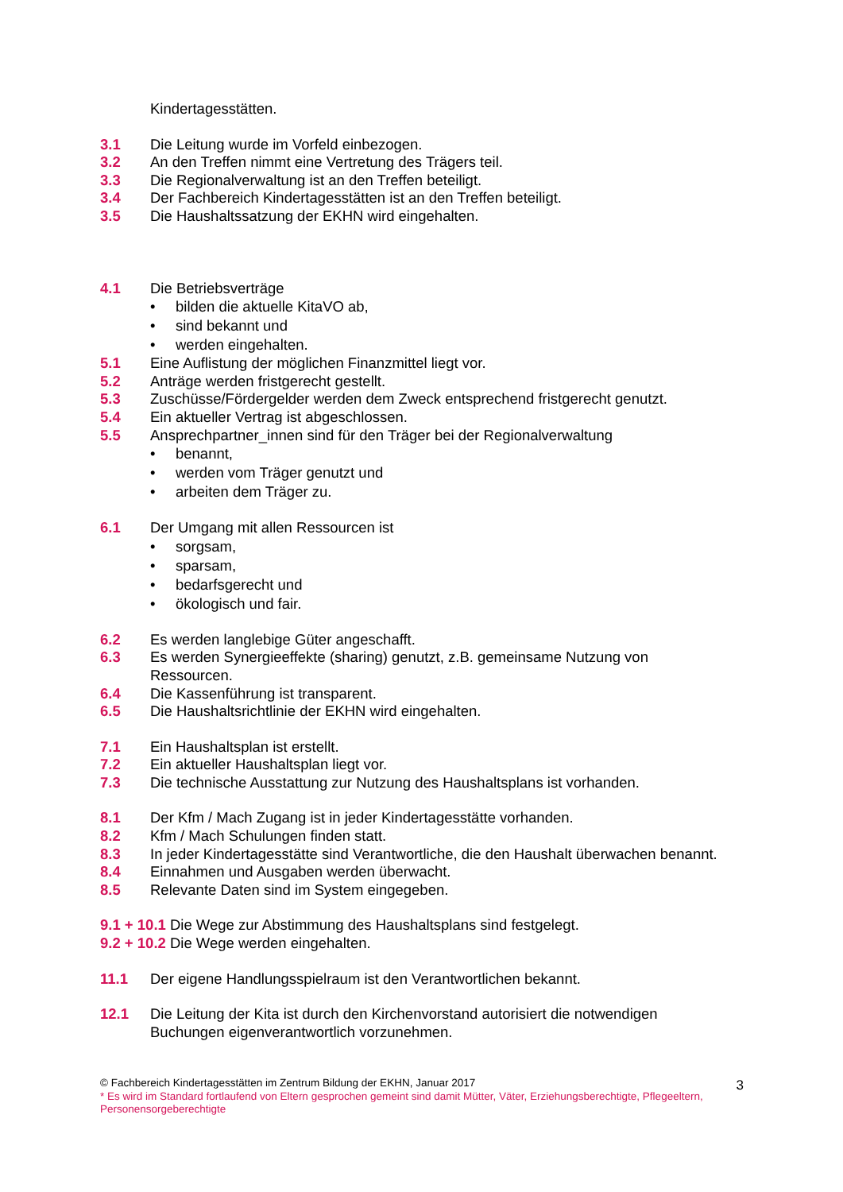Kindertagesstätten.
3.1 Die Leitung wurde im Vorfeld einbezogen.
3.2 An den Treffen nimmt eine Vertretung des Trägers teil.
3.3 Die Regionalverwaltung ist an den Treffen beteiligt.
3.4 Der Fachbereich Kindertagesstätten ist an den Treffen beteiligt.
3.5 Die Haushaltssatzung der EKHN wird eingehalten.
4.1 Die Betriebsverträge
• bilden die aktuelle KitaVO ab,
• sind bekannt und
• werden eingehalten.
5.1 Eine Auflistung der möglichen Finanzmittel liegt vor.
5.2 Anträge werden fristgerecht gestellt.
5.3 Zuschüsse/Fördergelder werden dem Zweck entsprechend fristgerecht genutzt.
5.4 Ein aktueller Vertrag ist abgeschlossen.
5.5 Ansprechpartner_innen sind für den Träger bei der Regionalverwaltung
• benannt,
• werden vom Träger genutzt und
• arbeiten dem Träger zu.
6.1 Der Umgang mit allen Ressourcen ist
• sorgsam,
• sparsam,
• bedarfsgerecht und
• ökologisch und fair.
6.2 Es werden langlebige Güter angeschafft.
6.3 Es werden Synergieeffekte (sharing) genutzt, z.B. gemeinsame Nutzung von Ressourcen.
6.4 Die Kassenführung ist transparent.
6.5 Die Haushaltsrichtlinie der EKHN wird eingehalten.
7.1 Ein Haushaltsplan ist erstellt.
7.2 Ein aktueller Haushaltsplan liegt vor.
7.3 Die technische Ausstattung zur Nutzung des Haushaltsplans ist vorhanden.
8.1 Der Kfm / Mach Zugang ist in jeder Kindertagesstätte vorhanden.
8.2 Kfm / Mach Schulungen finden statt.
8.3 In jeder Kindertagesstätte sind Verantwortliche, die den Haushalt überwachen benannt.
8.4 Einnahmen und Ausgaben werden überwacht.
8.5 Relevante Daten sind im System eingegeben.
9.1 + 10.1 Die Wege zur Abstimmung des Haushaltsplans sind festgelegt.
9.2 + 10.2 Die Wege werden eingehalten.
11.1 Der eigene Handlungsspielraum ist den Verantwortlichen bekannt.
12.1 Die Leitung der Kita ist durch den Kirchenvorstand autorisiert die notwendigen Buchungen eigenverantwortlich vorzunehmen.
© Fachbereich Kindertagesstätten im Zentrum Bildung der EKHN, Januar 2017
* Es wird im Standard fortlaufend von Eltern gesprochen gemeint sind damit Mütter, Väter, Erziehungsberechtigte, Pflegeeltern, Personensorgeberechtigte
3